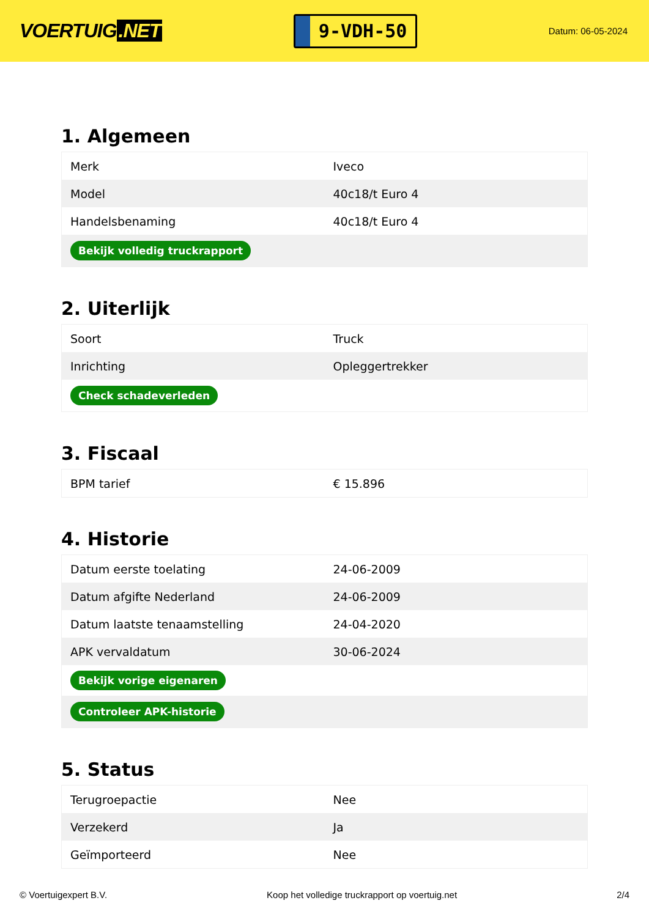VOERTUIG.NET
9-VDH-50
Datum: 06-05-2024
1. Algemeen
| Merk | Iveco |
| Model | 40c18/t Euro 4 |
| Handelsbenaming | 40c18/t Euro 4 |
| Bekijk volledig truckrapport | |
2. Uiterlijk
| Soort | Truck |
| Inrichting | Opleggertrekker |
| Check schadeverleden | |
3. Fiscaal
| BPM tarief | € 15.896 |
4. Historie
| Datum eerste toelating | 24-06-2009 |
| Datum afgifte Nederland | 24-06-2009 |
| Datum laatste tenaamstelling | 24-04-2020 |
| APK vervaldatum | 30-06-2024 |
| Bekijk vorige eigenaren | |
| Controleer APK-historie | |
5. Status
| Terugroepactie | Nee |
| Verzekerd | Ja |
| Geïmporteerd | Nee |
© Voertuigexpert B.V. Koop het volledige truckrapport op voertuig.net 2/4